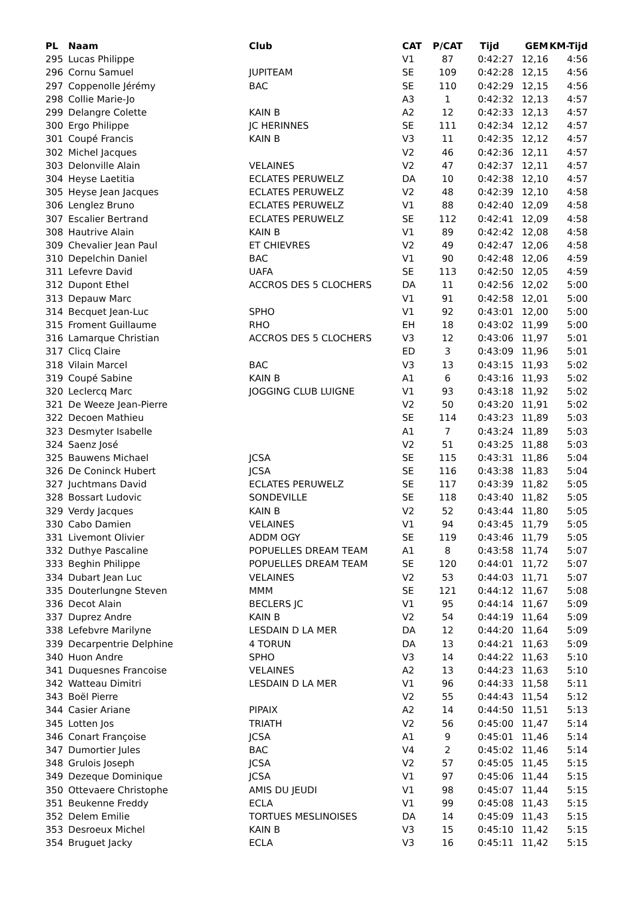| PL | Naam | Club | CAT | P/CAT | Tijd | GEM | KM-Tijd |
| --- | --- | --- | --- | --- | --- | --- | --- |
| 295 | Lucas Philippe | | V1 | 87 | 0:42:27 | 12,16 | 4:56 |
| 296 | Cornu Samuel | JUPITEAM | SE | 109 | 0:42:28 | 12,15 | 4:56 |
| 297 | Coppenolle Jérémy | BAC | SE | 110 | 0:42:29 | 12,15 | 4:56 |
| 298 | Collie Marie-Jo | | A3 | 1 | 0:42:32 | 12,13 | 4:57 |
| 299 | Delangre Colette | KAIN B | A2 | 12 | 0:42:33 | 12,13 | 4:57 |
| 300 | Ergo Philippe | JC HERINNES | SE | 111 | 0:42:34 | 12,12 | 4:57 |
| 301 | Coupé Francis | KAIN B | V3 | 11 | 0:42:35 | 12,12 | 4:57 |
| 302 | Michel Jacques | | V2 | 46 | 0:42:36 | 12,11 | 4:57 |
| 303 | Delonville Alain | VELAINES | V2 | 47 | 0:42:37 | 12,11 | 4:57 |
| 304 | Heyse Laetitia | ECLATES PERUWELZ | DA | 10 | 0:42:38 | 12,10 | 4:57 |
| 305 | Heyse Jean Jacques | ECLATES PERUWELZ | V2 | 48 | 0:42:39 | 12,10 | 4:58 |
| 306 | Lenglez Bruno | ECLATES PERUWELZ | V1 | 88 | 0:42:40 | 12,09 | 4:58 |
| 307 | Escalier Bertrand | ECLATES PERUWELZ | SE | 112 | 0:42:41 | 12,09 | 4:58 |
| 308 | Hautrive Alain | KAIN B | V1 | 89 | 0:42:42 | 12,08 | 4:58 |
| 309 | Chevalier Jean Paul | ET CHIEVRES | V2 | 49 | 0:42:47 | 12,06 | 4:58 |
| 310 | Depelchin Daniel | BAC | V1 | 90 | 0:42:48 | 12,06 | 4:59 |
| 311 | Lefevre David | UAFA | SE | 113 | 0:42:50 | 12,05 | 4:59 |
| 312 | Dupont Ethel | ACCROS DES 5 CLOCHERS | DA | 11 | 0:42:56 | 12,02 | 5:00 |
| 313 | Depauw Marc | | V1 | 91 | 0:42:58 | 12,01 | 5:00 |
| 314 | Becquet Jean-Luc | SPHO | V1 | 92 | 0:43:01 | 12,00 | 5:00 |
| 315 | Froment Guillaume | RHO | EH | 18 | 0:43:02 | 11,99 | 5:00 |
| 316 | Lamarque Christian | ACCROS DES 5 CLOCHERS | V3 | 12 | 0:43:06 | 11,97 | 5:01 |
| 317 | Clicq Claire | | ED | 3 | 0:43:09 | 11,96 | 5:01 |
| 318 | Vilain Marcel | BAC | V3 | 13 | 0:43:15 | 11,93 | 5:02 |
| 319 | Coupé Sabine | KAIN B | A1 | 6 | 0:43:16 | 11,93 | 5:02 |
| 320 | Leclercq Marc | JOGGING CLUB LUIGNE | V1 | 93 | 0:43:18 | 11,92 | 5:02 |
| 321 | De Weeze Jean-Pierre | | V2 | 50 | 0:43:20 | 11,91 | 5:02 |
| 322 | Decoen Mathieu | | SE | 114 | 0:43:23 | 11,89 | 5:03 |
| 323 | Desmyter Isabelle | | A1 | 7 | 0:43:24 | 11,89 | 5:03 |
| 324 | Saenz José | | V2 | 51 | 0:43:25 | 11,88 | 5:03 |
| 325 | Bauwens Michael | JCSA | SE | 115 | 0:43:31 | 11,86 | 5:04 |
| 326 | De Coninck Hubert | JCSA | SE | 116 | 0:43:38 | 11,83 | 5:04 |
| 327 | Juchtmans David | ECLATES PERUWELZ | SE | 117 | 0:43:39 | 11,82 | 5:05 |
| 328 | Bossart Ludovic | SONDEVILLE | SE | 118 | 0:43:40 | 11,82 | 5:05 |
| 329 | Verdy Jacques | KAIN B | V2 | 52 | 0:43:44 | 11,80 | 5:05 |
| 330 | Cabo Damien | VELAINES | V1 | 94 | 0:43:45 | 11,79 | 5:05 |
| 331 | Livemont Olivier | ADDM OGY | SE | 119 | 0:43:46 | 11,79 | 5:05 |
| 332 | Duthye Pascaline | POPUELLES DREAM TEAM | A1 | 8 | 0:43:58 | 11,74 | 5:07 |
| 333 | Beghin Philippe | POPUELLES DREAM TEAM | SE | 120 | 0:44:01 | 11,72 | 5:07 |
| 334 | Dubart Jean Luc | VELAINES | V2 | 53 | 0:44:03 | 11,71 | 5:07 |
| 335 | Douterlungne Steven | MMM | SE | 121 | 0:44:12 | 11,67 | 5:08 |
| 336 | Decot Alain | BECLERS JC | V1 | 95 | 0:44:14 | 11,67 | 5:09 |
| 337 | Duprez Andre | KAIN B | V2 | 54 | 0:44:19 | 11,64 | 5:09 |
| 338 | Lefebvre Marilyne | LESDAIN D LA MER | DA | 12 | 0:44:20 | 11,64 | 5:09 |
| 339 | Decarpentrie Delphine | 4 TORUN | DA | 13 | 0:44:21 | 11,63 | 5:09 |
| 340 | Huon Andre | SPHO | V3 | 14 | 0:44:22 | 11,63 | 5:10 |
| 341 | Duquesnes Francoise | VELAINES | A2 | 13 | 0:44:23 | 11,63 | 5:10 |
| 342 | Watteau Dimitri | LESDAIN D LA MER | V1 | 96 | 0:44:33 | 11,58 | 5:11 |
| 343 | Boël Pierre | | V2 | 55 | 0:44:43 | 11,54 | 5:12 |
| 344 | Casier Ariane | PIPAIX | A2 | 14 | 0:44:50 | 11,51 | 5:13 |
| 345 | Lotten Jos | TRIATH | V2 | 56 | 0:45:00 | 11,47 | 5:14 |
| 346 | Conart Françoise | JCSA | A1 | 9 | 0:45:01 | 11,46 | 5:14 |
| 347 | Dumortier Jules | BAC | V4 | 2 | 0:45:02 | 11,46 | 5:14 |
| 348 | Grulois Joseph | JCSA | V2 | 57 | 0:45:05 | 11,45 | 5:15 |
| 349 | Dezeque Dominique | JCSA | V1 | 97 | 0:45:06 | 11,44 | 5:15 |
| 350 | Ottevaere Christophe | AMIS DU JEUDI | V1 | 98 | 0:45:07 | 11,44 | 5:15 |
| 351 | Beukenne Freddy | ECLA | V1 | 99 | 0:45:08 | 11,43 | 5:15 |
| 352 | Delem Emilie | TORTUES MESLINOISES | DA | 14 | 0:45:09 | 11,43 | 5:15 |
| 353 | Desroeux Michel | KAIN B | V3 | 15 | 0:45:10 | 11,42 | 5:15 |
| 354 | Bruguet Jacky | ECLA | V3 | 16 | 0:45:11 | 11,42 | 5:15 |